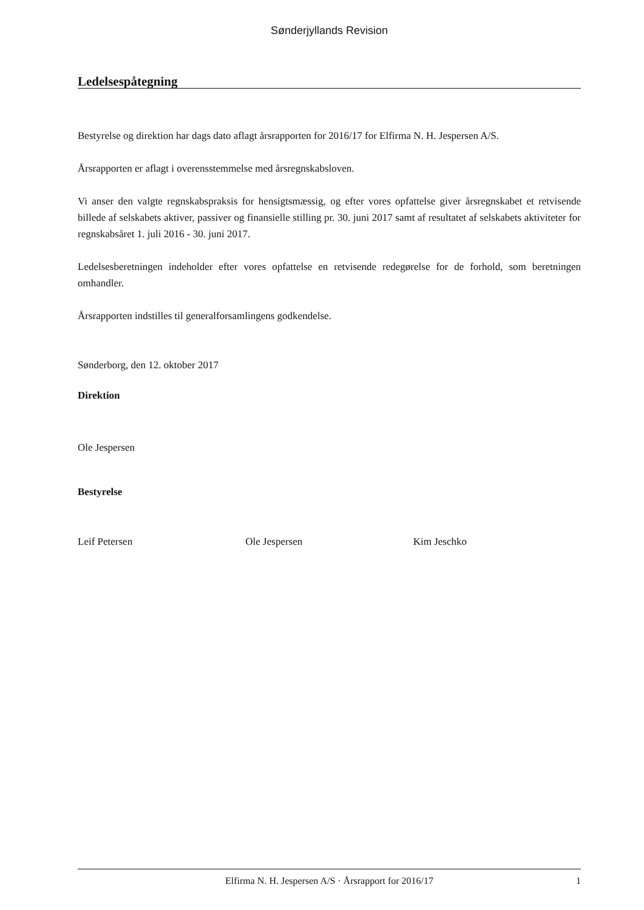Sønderjyllands Revision
Ledelsespåtegning
Bestyrelse og direktion har dags dato aflagt årsrapporten for 2016/17 for Elfirma N. H. Jespersen A/S.
Årsrapporten er aflagt i overensstemmelse med årsregnskabsloven.
Vi anser den valgte regnskabspraksis for hensigtsmæssig, og efter vores opfattelse giver årsregnskabet et retvisende billede af selskabets aktiver, passiver og finansielle stilling pr. 30. juni 2017 samt af resultatet af selskabets aktiviteter for regnskabsåret 1. juli 2016 - 30. juni 2017.
Ledelsesberetningen indeholder efter vores opfattelse en retvisende redegørelse for de forhold, som beretningen omhandler.
Årsrapporten indstilles til generalforsamlingens godkendelse.
Sønderborg, den 12. oktober 2017
Direktion
Ole Jespersen
Bestyrelse
Leif Petersen Ole Jespersen Kim Jeschko
Elfirma N. H. Jespersen A/S · Årsrapport for 2016/17 1